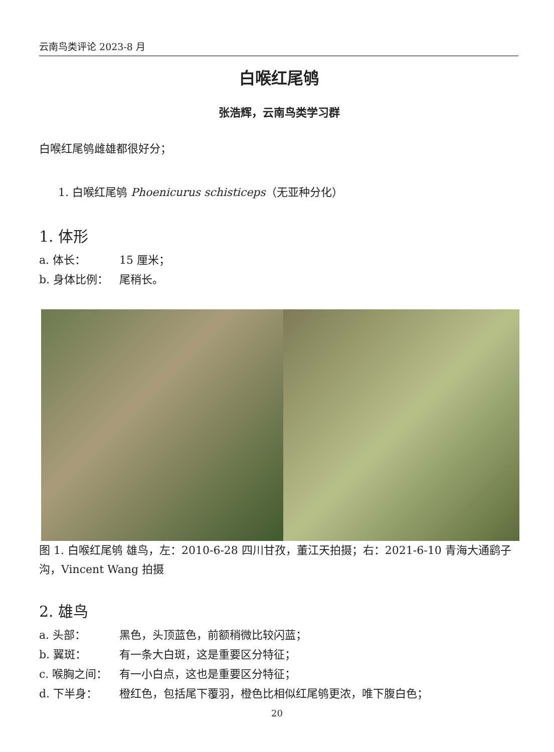云南鸟类评论 2023-8 月
白喉红尾鸲
张浩辉，云南鸟类学习群
白喉红尾鸲雌雄都很好分；
1. 白喉红尾鸲 Phoenicurus schisticeps（无亚种分化）
1. 体形
a. 体长： 15 厘米；
b. 身体比例： 尾稍长。
图 1. 白喉红尾鸲 雄鸟，左：2010-6-28 四川甘孜，董江天拍摄；右：2021-6-10 青海大通鹞子沟，Vincent Wang 拍摄
2. 雄鸟
a. 头部： 黑色，头顶蓝色，前额稍微比较闪蓝；
b. 翼斑： 有一条大白斑，这是重要区分特征；
c. 喉胸之间： 有一小白点，这也是重要区分特征；
d. 下半身： 橙红色，包括尾下覆羽，橙色比相似红尾鸲更浓，唯下腹白色；
20